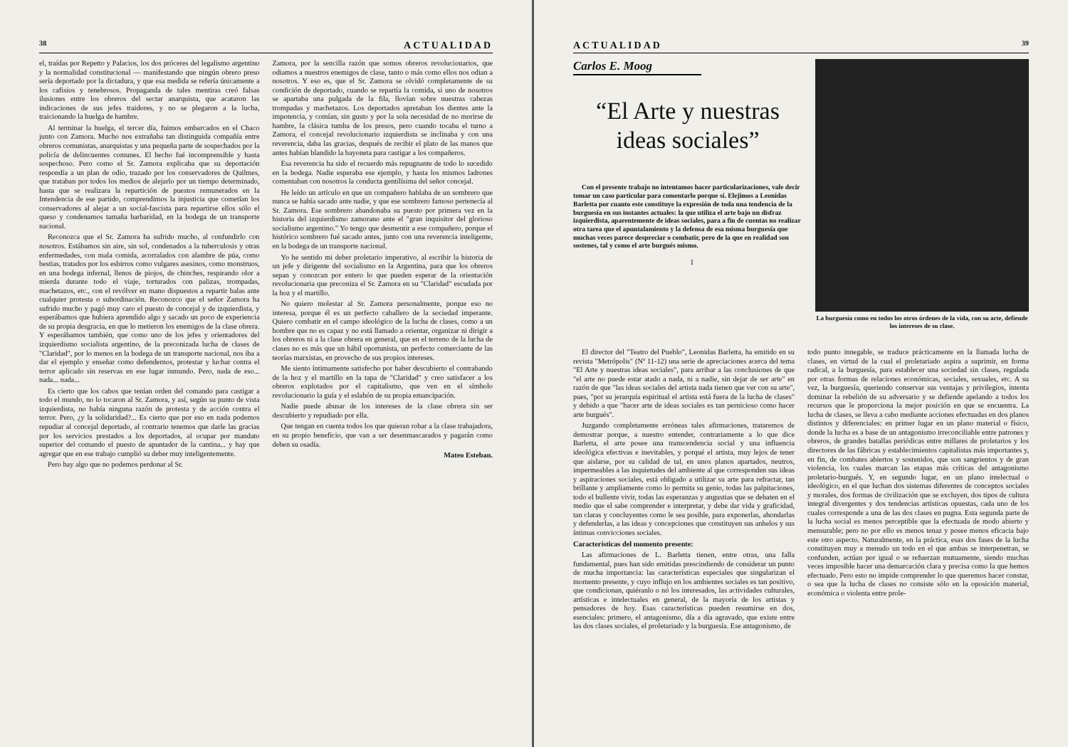38 ACTUALIDAD
el, traídas por Repetto y Palacios, los dos próceres del legalismo argentino y la normalidad constitucional — manifestando que ningún obrero preso sería deportado por la dictadura, y que esa medida se refería únicamente a los cafisios y tenebrosos. Propaganda de tales mentiras creó falsas ilusiones entre los obreros del sectar anarquista, que acataron las indicaciones de sus jefes traidores, y no se plegaron a la lucha, traicionando la huelga de hambre.
Al terminar la huelga, el tercer día, fuimos embarcados en el Chaco junto con Zamora. Mucho nos extrañaba tan distinguida compañía entre obreros comunistas, anarquistas y una pequeña parte de sospechados por la policía de delincuentes comunes. El hecho fué incomprensible y hasta sospechoso. Pero como el Sr. Zamora explicaba que su deportación respondía a un plan de odio, trazado por los conservadores de Quilmes, que trataban por todos los medios de alejarlo por un tiempo determinado, hasta que se realizara la repartición de puestos remunerados en la Intendencia de ese partido, comprendimos la injusticia que cometían los conservadores al alejar a un social-fascista para repartirse ellos sólo el queso y condenamos tamaña barbaridad, en la bodega de un transporte nacional.
Reconozca que el Sr. Zamora ha sufrido mucho, al confundirlo con nosotros. Estábamos sin aire, sin sol, condenados a la tuberculosis y otras enfermedades, con mala comida, acorralados con alambre de púa, como bestias, tratados por los esbirros como vulgares asesinos, como monstruos, en una bodega infernal, llenos de piojos, de chinches, respirando olor a mierda durante todo el viaje, torturados con palizas, trompadas, machetazos, etc., con el revólver en mano dispuestos a repartir balas ante cualquier protesta o subordinación. Reconozco que el señor Zamora ha sufrido mucho y pagó muy caro el puesto de concejal y de izquierdista, y esperábamos que hubiera aprendido algo y sacado un poco de experiencia de su propia desgracia, en que lo metieron los enemigos de la clase obrera. Y esperábamos también, que como uno de los jefes y orientadores del izquierdismo socialista argentino, de la preconizada lucha de clases de "Claridad", por lo menos en la bodega de un transporte nacional, nos iba a dar el ejemplo y enseñar como defendernos, protestar y luchar contra el terror aplicado sin reservas en ese lugar inmundo. Pero, nada de eso... nada... nada...
Es cierto que los cabos que tenían orden del comando para castigar a todo el mundo, no lo tocaron al Sr. Zamora, y así, según su punto de vista izquierdista, no había ninguna razón de protesta y de acción contra el terror. Pero, ¿y la solidaridad?... Es cierto que por eso en nada podemos repudiar al concejal deportado, al contrario tenemos que darle las gracias por los servicios prestados a los deportados, al ocupar por mandato superior del comando el puesto de apuntador de la cantina... y hay que agregar que en ese trabajo cumplió su deber muy inteligentemente.
Pero hay algo que no podemos perdonar al Sr.
Zamora, por la sencilla razón que somos obreros revolucionarios, que odiamos a nuestros enemigos de clase, tanto o más como ellos nos odian a nosotros. Y eso es, que el Sr. Zamora se olvidó completamente de su condición de deportado, cuando se repartía la comida, si uno de nosotros se apartaba una pulgada de la fila, llovían sobre nuestras cabezas trompadas y machetazos. Los deportados apretaban los dientes ante la impotencia, y comían, sin gusto y por la sola necesidad de no morirse de hambre, la clásica tumba de los presos, pero cuando tocaba el turno a Zamora, el concejal revolucionario izquierdista se inclinaba y con una reverencia, daba las gracias, después de recibir el plato de las manos que antes habían blandido la bayoneta para castigar a los compañeros.
Esa reverencia ha sido el recuerdo más repugnante de todo lo sucedido en la bodega. Nadie esperaba ese ejemplo, y hasta los mismos ladrones comentaban con nosotros la conducta gentilísima del señor concejal.
He leído un artículo en que un compañero hablaba de un sombrero que nunca se había sacado ante nadie, y que ese sombrero famoso pertenecía al Sr. Zamora. Ese sombrero abandonaba su puesto por primera vez en la historia del izquierdismo zamorano ante el "gran inquisitor del glorioso socialismo argentino." Yo tengo que desmentir a ese compañero, porque el histórico sombrero fué sacado antes, junto con una reverencia inteligente, en la bodega de un transporte nacional.
Yo he sentido mi deber proletario imperativo, al escribir la historia de un jefe y dirigente del socialismo en la Argentina, para que los obreros sepan y conozcan por entero lo que pueden esperar de la orientación revolucionaria que preconiza el Sr. Zamora en su "Claridad" escudada por la hoz y el martillo.
No quiero molestar al Sr. Zamora personalmente, porque eso no interesa, porque él es un perfecto caballero de la sociedad imperante. Quiero combatir en el campo ideológico de la lucha de clases, como a un hombre que no es capaz y no está llamado a orientar, organizar ni dirigir a los obreros ni a la clase obrera en general, que en el terreno de la lucha de clases no es más que un hábil oportunista, un perfecto comerciante de las teorías marxistas, en provecho de sus propios intereses.
Me siento íntimamente satisfecho por haber descubierto el contrabando de la hoz y el martillo en la tapa de "Claridad" y creo satisfacer a los obreros explotados por el capitalismo, que ven en el símbolo revolucionario la guía y el eslabón de su propia emancipación.
Nadie puede abusar de los intereses de la clase obrera sin ser descubierto y repudiado por ella.
Que tengan en cuenta todos los que quieran robar a la clase trabajadora, en su propio beneficio, que van a ser desenmascarados y pagarán como deben su osadía.
Mateo Esteban.
ACTUALIDAD 39
Carlos E. Moog
“El Arte y nuestras ideas sociales”
Con el presente trabajo no intentamos hacer particularizaciones, vale decir tomar un caso particular para comentarlo porque sí. Elejimos a Leonidas Barletta por cuanto este constituye la expresión de toda una tendencia de la burguesía en sus instantes actuales: la que utiliza el arte bajo un disfraz izquierdista, aparentemente de ideas sociales, para a fin de cuentas no realizar otra tarea que el apuntalamiento y la defensa de esa misma burguesía que muchas veces parece despreciar o combatir, pero de la que en realidad son sostenes, tal y como el arte burgués mismo.
I
La burguesía como en todos los otros órdenes de la vida, con su arte, defiende los intereses de su clase.
El director del "Teatro del Pueblo", Leonidas Barletta, ha emitido en su revista "Metrópolis" (Nº 11-12) una serie de apreciaciones acerca del tema "El Arte y nuestras ideas sociales", para arribar a las conclusiones de que "el arte no puede estar atado a nada, ni a nadie, sin dejar de ser arte" en razón de que "las ideas sociales del artista nada tienen que ver con su arte", pues, "por su jerarquía espiritual el artista está fuera de la lucha de clases" y debido a que "hacer arte de ideas sociales es tan pernicioso como hacer arte burgués".
Juzgando completamente erróneas tales afirmaciones, trataremos de demostrar porque, a nuestro entender, contrariamente a lo que dice Barletta, el arte posee una transcendencia social y una influencia ideológica efectivas e inevitables, y porqué el artista, muy lejos de tener que aislarse, por su calidad de tal, en unos planos apartados, neutros, impermeables a las inquietudes del ambiente al que corresponden sus ideas y aspiraciones sociales, está obligado a utilizar su arte para refractar, tan brillante y ampliamente como lo permita su genio, todas las palpitaciones, todo el bullente vivir, todas las esperanzas y angustias que se debaten en el medio que el sabe comprender e interpretar, y debe dar vida y graficidad, tan claras y concluyentes como le sea posible, para exponerlas, ahondarlas y defenderlas, a las ideas y concepciones que constituyen sus anhelos y sus íntimas convicciones sociales.
Características del momento presente:
Las afirmaciones de L. Barletta tienen, entre otras, una falla fundamental, pues han sido emitidas prescindiendo de considerar un punto de mucha importancia: las características especiales que singularizan el momento presente, y cuyo influjo en los ambientes sociales es tan positivo, que condicionan, quiéranlo o nó los interesados, las actividades culturales, artísticas e intelectuales en general, de la mayoría de los artistas y pensadores de hoy. Esas características pueden resumirse en dos, esenciales: primero, el antagonismo, día a día agravado, que existe entre las dos clases sociales, el proletariado y la burguesía. Ese antagonismo, de
todo punto innegable, se traduce prácticamente en la llamada lucha de clases, en virtud de la cual el proletariado aspira a suprimir, en forma radical, a la burguesía, para establecer una sociedad sin clases, regulada por otras formas de relaciones económicas, sociales, sexuales, etc. A su vez, la burguesía, queriendo conservar sus ventajas y privilegios, intenta dominar la rebelión de su adversario y se defiende apelando a todos los recursos que le proporciona la mejor posición en que se encuentra. La lucha de clases, se lleva a cabo mediante acciones efectuadas en dos planos distintos y diferenciales: en primer lugar en un plano material o físico, donde la lucha es a base de un antagonismo irreconciliable entre patrones y obreros, de grandes batallas periódicas entre millares de proletarios y los directores de las fábricas y establecimientos capitalistas más importantes y, en fin, de combates abiertos y sostenidos, que son sangrientos y de gran violencia, los cuales marcan las etapas más críticas del antagonismo proletario-burgués. Y, en segundo lugar, en un plano intelectual o ideológico, en el que luchan dos sistemas diferentes de conceptos sociales y morales, dos formas de civilización que se excluyen, dos tipos de cultura integral divergentes y dos tendencias artísticas opuestas, cada uno de los cuales corresponde a una de las dos clases en pugna. Esta segunda parte de la lucha social es menos perceptible que la efectuada de modo abierto y mensurable; pero no por ello es menos tenaz y posee menos eficacia bajo este otro aspecto. Naturalmente, en la práctica, esas dos fases de la lucha constituyen muy a menudo un todo en el que ambas se interpenetran, se confunden, actúan por igual o se refuerzan mutuamente, siendo muchas veces imposible hacer una demarcación clara y precisa como la que hemos efectuado. Pero esto no impide comprender lo que queremos hacer constar, o sea que la lucha de clases no consiste sólo en la oposición material, económica o violenta entre prole-